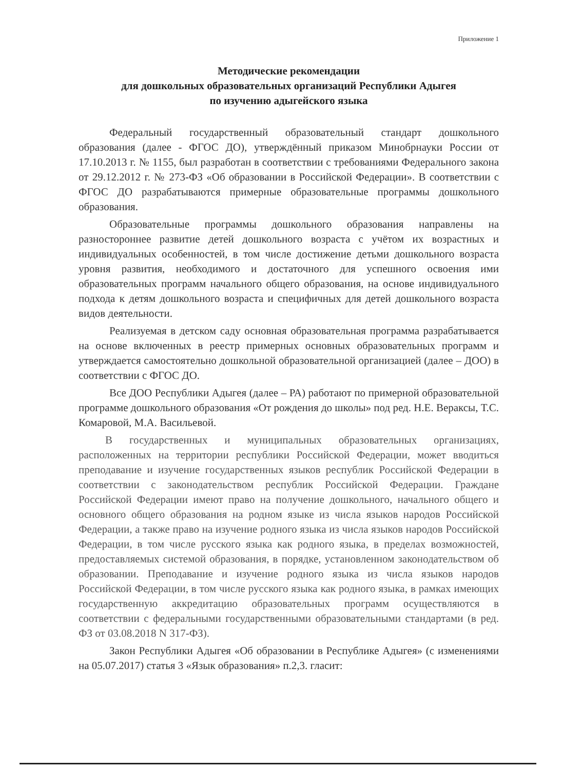Приложение 1
Методические рекомендации
для дошкольных образовательных организаций Республики Адыгея
по изучению адыгейского языка
Федеральный государственный образовательный стандарт дошкольного образования (далее - ФГОС ДО), утверждённый приказом Минобрнауки России от 17.10.2013 г. № 1155, был разработан в соответствии с требованиями Федерального закона от 29.12.2012 г. № 273-ФЗ «Об образовании в Российской Федерации». В соответствии с ФГОС ДО разрабатываются примерные образовательные программы дошкольного образования.
Образовательные программы дошкольного образования направлены на разностороннее развитие детей дошкольного возраста с учётом их возрастных и индивидуальных особенностей, в том числе достижение детьми дошкольного возраста уровня развития, необходимого и достаточного для успешного освоения ими образовательных программ начального общего образования, на основе индивидуального подхода к детям дошкольного возраста и специфичных для детей дошкольного возраста видов деятельности.
Реализуемая в детском саду основная образовательная программа разрабатывается на основе включенных в реестр примерных основных образовательных программ и утверждается самостоятельно дошкольной образовательной организацией (далее – ДОО) в соответствии с ФГОС ДО.
Все ДОО Республики Адыгея (далее – РА) работают по примерной образовательной программе дошкольного образования «От рождения до школы» под ред. Н.Е. Вераксы, Т.С. Комаровой, М.А. Васильевой.
В государственных и муниципальных образовательных организациях, расположенных на территории республики Российской Федерации, может вводиться преподавание и изучение государственных языков республик Российской Федерации в соответствии с законодательством республик Российской Федерации. Граждане Российской Федерации имеют право на получение дошкольного, начального общего и основного общего образования на родном языке из числа языков народов Российской Федерации, а также право на изучение родного языка из числа языков народов Российской Федерации, в том числе русского языка как родного языка, в пределах возможностей, предоставляемых системой образования, в порядке, установленном законодательством об образовании. Преподавание и изучение родного языка из числа языков народов Российской Федерации, в том числе русского языка как родного языка, в рамках имеющих государственную аккредитацию образовательных программ осуществляются в соответствии с федеральными государственными образовательными стандартами (в ред. ФЗ от 03.08.2018 N 317-ФЗ).
Закон Республики Адыгея «Об образовании в Республике Адыгея» (с изменениями на 05.07.2017) статья 3 «Язык образования» п.2,3. гласит: